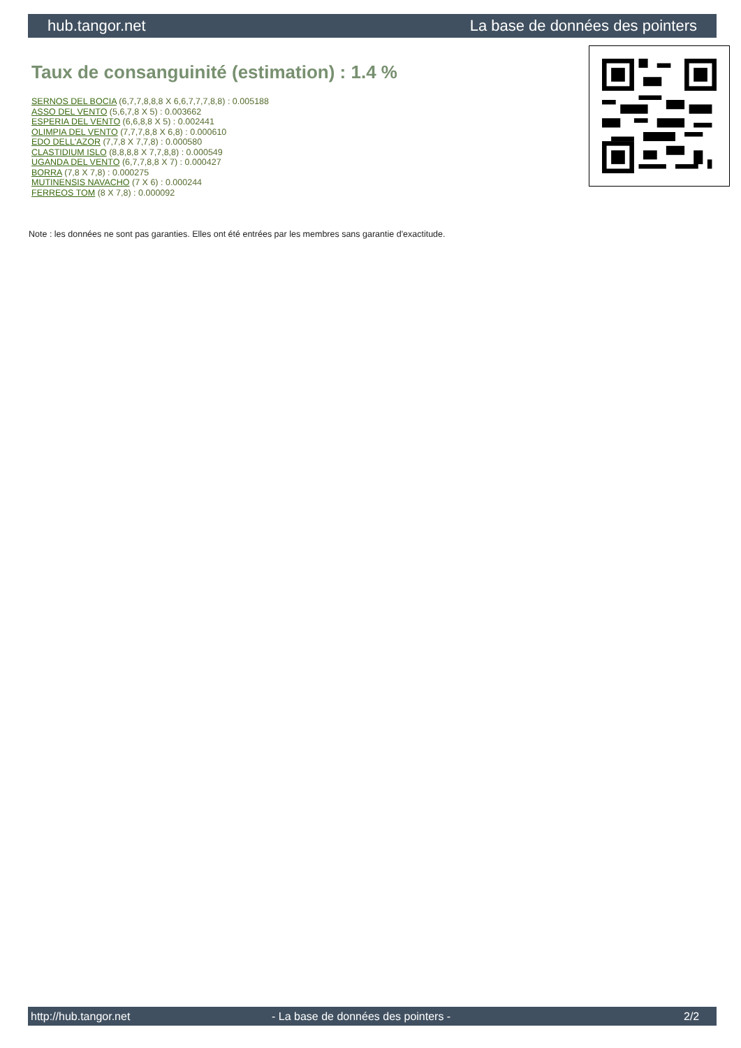hub.tangor.net La base de données des pointers
Taux de consanguinité (estimation) : 1.4 %
SERNOS DEL BOCIA (6,7,7,8,8,8 X 6,6,7,7,7,8,8) : 0.005188
ASSO DEL VENTO (5,6,7,8 X 5) : 0.003662
ESPERIA DEL VENTO (6,6,8,8 X 5) : 0.002441
OLIMPIA DEL VENTO (7,7,7,8,8 X 6,8) : 0.000610
EDO DELL'AZOR (7,7,8 X 7,7,8) : 0.000580
CLASTIDIUM ISLO (8,8,8,8 X 7,7,8,8) : 0.000549
UGANDA DEL VENTO (6,7,7,8,8 X 7) : 0.000427
BORRA (7,8 X 7,8) : 0.000275
MUTINENSIS NAVACHO (7 X 6) : 0.000244
FERREOS TOM (8 X 7,8) : 0.000092
Note : les données ne sont pas garanties. Elles ont été entrées par les membres sans garantie d'exactitude.
http://hub.tangor.net - La base de données des pointers - 2/2